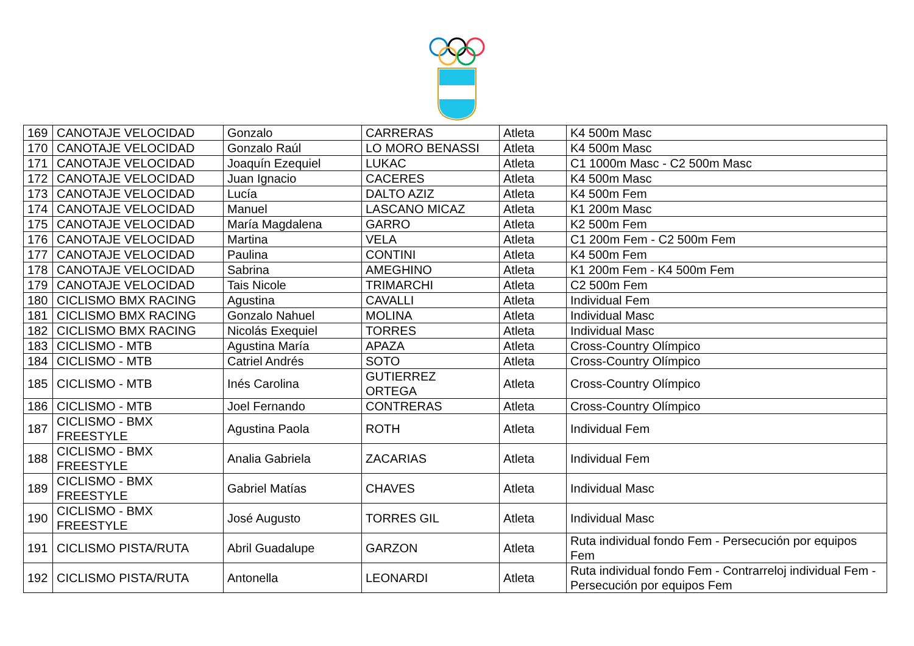| 169 | CANOTAJE VELOCIDAD | Gonzalo | CARRERAS | Atleta | K4 500m Masc |
| 170 | CANOTAJE VELOCIDAD | Gonzalo Raúl | LO MORO BENASSI | Atleta | K4 500m Masc |
| 171 | CANOTAJE VELOCIDAD | Joaquín Ezequiel | LUKAC | Atleta | C1 1000m Masc - C2 500m Masc |
| 172 | CANOTAJE VELOCIDAD | Juan Ignacio | CACERES | Atleta | K4 500m Masc |
| 173 | CANOTAJE VELOCIDAD | Lucía | DALTO AZIZ | Atleta | K4 500m Fem |
| 174 | CANOTAJE VELOCIDAD | Manuel | LASCANO MICAZ | Atleta | K1 200m Masc |
| 175 | CANOTAJE VELOCIDAD | María Magdalena | GARRO | Atleta | K2 500m Fem |
| 176 | CANOTAJE VELOCIDAD | Martina | VELA | Atleta | C1 200m Fem - C2 500m Fem |
| 177 | CANOTAJE VELOCIDAD | Paulina | CONTINI | Atleta | K4 500m Fem |
| 178 | CANOTAJE VELOCIDAD | Sabrina | AMEGHINO | Atleta | K1 200m Fem - K4 500m Fem |
| 179 | CANOTAJE VELOCIDAD | Tais Nicole | TRIMARCHI | Atleta | C2 500m Fem |
| 180 | CICLISMO BMX RACING | Agustina | CAVALLI | Atleta | Individual Fem |
| 181 | CICLISMO BMX RACING | Gonzalo Nahuel | MOLINA | Atleta | Individual Masc |
| 182 | CICLISMO BMX RACING | Nicolás Exequiel | TORRES | Atleta | Individual Masc |
| 183 | CICLISMO - MTB | Agustina María | APAZA | Atleta | Cross-Country Olímpico |
| 184 | CICLISMO - MTB | Catriel Andrés | SOTO | Atleta | Cross-Country Olímpico |
| 185 | CICLISMO - MTB | Inés Carolina | GUTIERREZ ORTEGA | Atleta | Cross-Country Olímpico |
| 186 | CICLISMO - MTB | Joel Fernando | CONTRERAS | Atleta | Cross-Country Olímpico |
| 187 | CICLISMO - BMX FREESTYLE | Agustina Paola | ROTH | Atleta | Individual Fem |
| 188 | CICLISMO - BMX FREESTYLE | Analia Gabriela | ZACARIAS | Atleta | Individual Fem |
| 189 | CICLISMO - BMX FREESTYLE | Gabriel Matías | CHAVES | Atleta | Individual Masc |
| 190 | CICLISMO - BMX FREESTYLE | José Augusto | TORRES GIL | Atleta | Individual Masc |
| 191 | CICLISMO PISTA/RUTA | Abril Guadalupe | GARZON | Atleta | Ruta individual fondo Fem - Persecución por equipos Fem |
| 192 | CICLISMO PISTA/RUTA | Antonella | LEONARDI | Atleta | Ruta individual fondo Fem - Contrarreloj individual Fem - Persecución por equipos Fem |